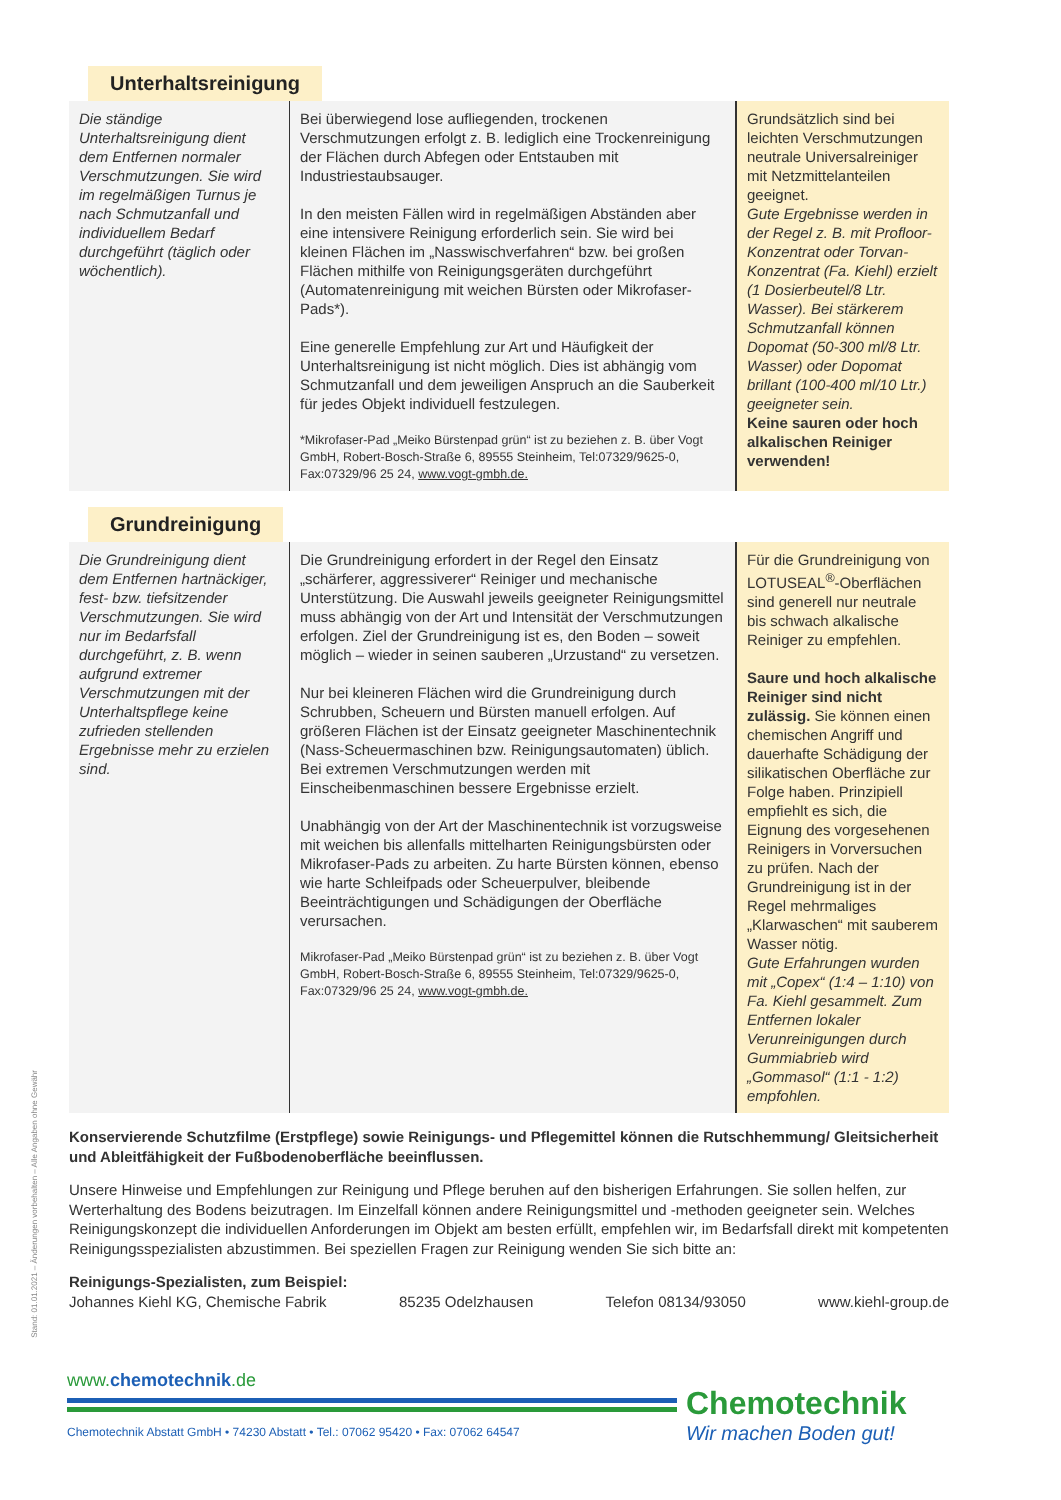Stand: 01.01.2021 – Änderungen vorbehalten – Alle Angaben ohne Gewähr
Unterhaltsreinigung
| Die ständige Unterhaltsreinigung dient dem Entfernen normaler Verschmutzungen. Sie wird im regelmäßigen Turnus je nach Schmutzanfall und individuellem Bedarf durchgeführt (täglich oder wöchentlich). | Bei überwiegend lose aufliegenden, trockenen Verschmutzungen erfolgt z. B. lediglich eine Trockenreinigung der Flächen durch Abfegen oder Entstauben mit Industriestaubsauger. In den meisten Fällen wird in regelmäßigen Abständen aber eine intensivere Reinigung erforderlich sein. Sie wird bei kleinen Flächen im „Nasswischverfahren“ bzw. bei großen Flächen mithilfe von Reinigungsgeräten durchgeführt (Automatenreinigung mit weichen Bürsten oder Mikrofaser-Pads*). Eine generelle Empfehlung zur Art und Häufigkeit der Unterhaltsreinigung ist nicht möglich. Dies ist abhängig vom Schmutzanfall und dem jeweiligen Anspruch an die Sauberkeit für jedes Objekt individuell festzulegen. *Mikrofaser-Pad „Meiko Bürstenpad grün“ ist zu beziehen z. B. über Vogt GmbH, Robert-Bosch-Straße 6, 89555 Steinheim, Tel:07329/9625-0, Fax:07329/96 25 24, www.vogt-gmbh.de. | Grundsätzlich sind bei leichten Verschmutzungen neutrale Universalreiniger mit Netzmittelanteilen geeignet. Gute Ergebnisse werden in der Regel z. B. mit Profloor-Konzentrat oder Torvan-Konzentrat (Fa. Kiehl) erzielt (1 Dosierbeutel/8 Ltr. Wasser). Bei stärkerem Schmutzanfall können Dopomat (50-300 ml/8 Ltr. Wasser) oder Dopomat brillant (100-400 ml/10 Ltr.) geeigneter sein. Keine sauren oder hoch alkalischen Reiniger verwenden! |
Grundreinigung
| Die Grundreinigung dient dem Entfernen hartnäckiger, fest- bzw. tiefsitzender Verschmutzungen. Sie wird nur im Bedarfsfall durchgeführt, z. B. wenn aufgrund extremer Verschmutzungen mit der Unterhaltspflege keine zufrieden stellenden Ergebnisse mehr zu erzielen sind. | Die Grundreinigung erfordert in der Regel den Einsatz „schärferer, aggressiverer“ Reiniger und mechanische Unterstützung. Die Auswahl jeweils geeigneter Reinigungsmittel muss abhängig von der Art und Intensität der Verschmutzungen erfolgen. Ziel der Grundreinigung ist es, den Boden – soweit möglich – wieder in seinen sauberen „Urzustand“ zu versetzen. Nur bei kleineren Flächen wird die Grundreinigung durch Schrubben, Scheuern und Bürsten manuell erfolgen. Auf größeren Flächen ist der Einsatz geeigneter Maschinentechnik (Nass-Scheuermaschinen bzw. Reinigungsautomaten) üblich. Bei extremen Verschmutzungen werden mit Einscheibenmaschinen bessere Ergebnisse erzielt. Unabhängig von der Art der Maschinentechnik ist vorzugsweise mit weichen bis allenfalls mittelharten Reinigungsbürsten oder Mikrofaser-Pads zu arbeiten. Zu harte Bürsten können, ebenso wie harte Schleifpads oder Scheuerpulver, bleibende Beeinträchtigungen und Schädigungen der Oberfläche verursachen. Mikrofaser-Pad „Meiko Bürstenpad grün“ ist zu beziehen z. B. über Vogt GmbH, Robert-Bosch-Straße 6, 89555 Steinheim, Tel:07329/9625-0, Fax:07329/96 25 24, www.vogt-gmbh.de. | Für die Grundreinigung von LOTUSEAL<sup>®</sup>-Oberflächen sind generell nur neutrale bis schwach alkalische Reiniger zu empfehlen. Saure und hoch alkalische Reiniger sind nicht zulässig. Sie können einen chemischen Angriff und dauerhafte Schädigung der silikatischen Oberfläche zur Folge haben. Prinzipiell empfiehlt es sich, die Eignung des vorgesehenen Reinigers in Vorversuchen zu prüfen. Nach der Grundreinigung ist in der Regel mehrmaliges „Klarwaschen“ mit sauberem Wasser nötig. Gute Erfahrungen wurden mit „Copex“ (1:4 – 1:10) von Fa. Kiehl gesammelt. Zum Entfernen lokaler Verunreinigungen durch Gummiabrieb wird „Gommasol“ (1:1 - 1:2) empfohlen. |
Konservierende Schutzfilme (Erstpflege) sowie Reinigungs- und Pflegemittel können die Rutschhemmung/ Gleitsicherheit und Ableitfähigkeit der Fußbodenoberfläche beeinflussen.
Unsere Hinweise und Empfehlungen zur Reinigung und Pflege beruhen auf den bisherigen Erfahrungen. Sie sollen helfen, zur Werterhaltung des Bodens beizutragen. Im Einzelfall können andere Reinigungsmittel und -methoden geeigneter sein. Welches Reinigungskonzept die individuellen Anforderungen im Objekt am besten erfüllt, empfehlen wir, im Bedarfsfall direkt mit kompetenten Reinigungsspezialisten abzustimmen. Bei speziellen Fragen zur Reinigung wenden Sie sich bitte an:
Reinigungs-Spezialisten, zum Beispiel:
Johannes Kiehl KG, Chemische Fabrik 85235 Odelzhausen Telefon 08134/93050 www.kiehl-group.de
www.chemotechnik.de
Chemotechnik Abstatt GmbH • 74230 Abstatt • Tel.: 07062 95420 • Fax: 07062 64547
Chemotechnik
Wir machen Boden gut!